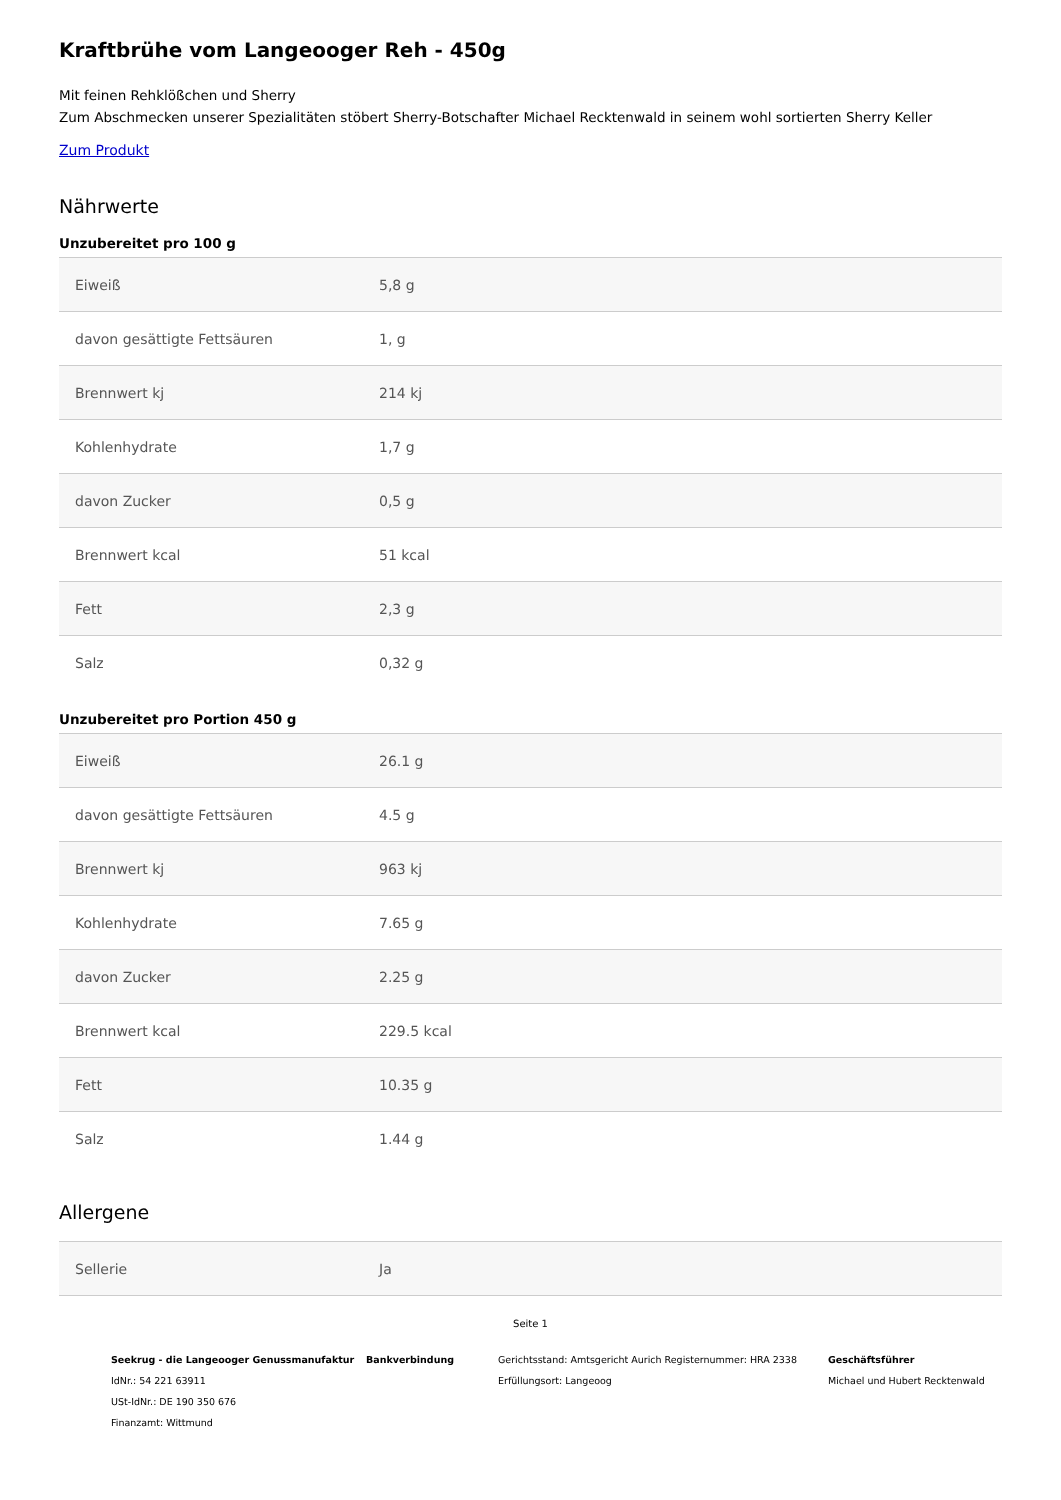Kraftbrühe vom Langeooger Reh - 450g
Mit feinen Rehklößchen und Sherry
Zum Abschmecken unserer Spezialitäten stöbert Sherry-Botschafter Michael Recktenwald in seinem wohl sortierten Sherry Keller
Zum Produkt
Nährwerte
Unzubereitet pro 100 g
| Eiweiß | 5,8 g |
| davon gesättigte Fettsäuren | 1, g |
| Brennwert kj | 214 kj |
| Kohlenhydrate | 1,7 g |
| davon Zucker | 0,5 g |
| Brennwert kcal | 51 kcal |
| Fett | 2,3 g |
| Salz | 0,32 g |
Unzubereitet pro Portion 450 g
| Eiweiß | 26.1 g |
| davon gesättigte Fettsäuren | 4.5 g |
| Brennwert kj | 963 kj |
| Kohlenhydrate | 7.65 g |
| davon Zucker | 2.25 g |
| Brennwert kcal | 229.5 kcal |
| Fett | 10.35 g |
| Salz | 1.44 g |
Allergene
| Sellerie | Ja |
Seite 1
Seekrug - die Langeooger Genussmanufaktur
IdNr.: 54 221 63911
USt-IdNr.: DE 190 350 676
Finanzamt: Wittmund
Bankverbindung Gerichtsstand: Amtsgericht Aurich Registernummer: HRA 2338
Erfüllungsort: Langeoog
Geschäftsführer
Michael und Hubert Recktenwald